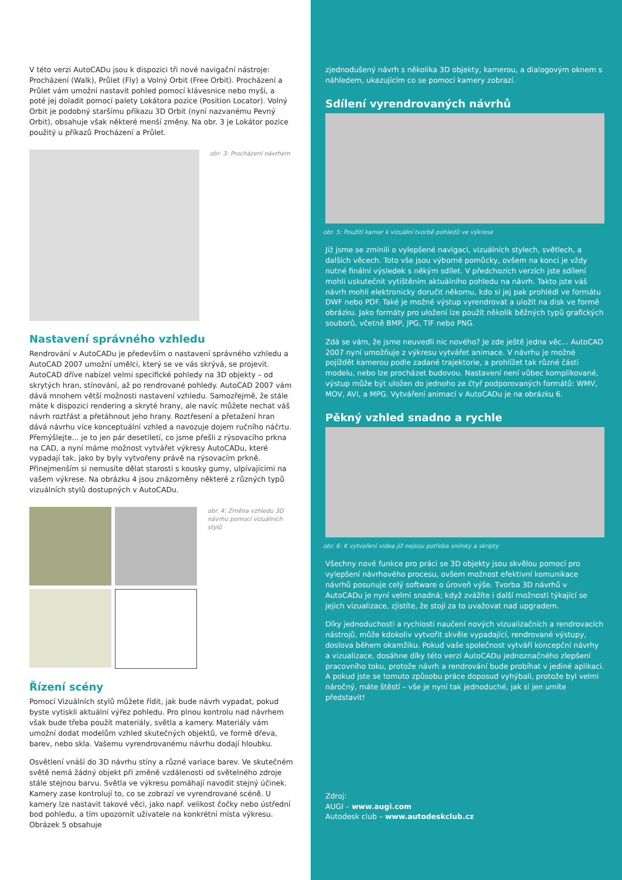V této verzi AutoCADu jsou k dispozici tři nové navigační nástroje: Procházení (Walk), Průlet (Fly) a Volný Orbit (Free Orbit). Procházení a Průlet vám umožní nastavit pohled pomocí klávesnice nebo myši, a poté jej doladit pomocí palety Lokátora pozice (Position Locator). Volný Orbit je podobný staršímu příkazu 3D Orbit (nyní nazvanému Pevný Orbit), obsahuje však některé menší změny. Na obr. 3 je Lokátor pozice použitý u příkazů Procházení a Průlet.
obr. 3: Procházení návrhem
Nastavení správného vzhledu
Rendrování v AutoCADu je především o nastavení správného vzhledu a AutoCAD 2007 umožní umělci, který se ve vás skrývá, se projevit. AutoCAD dříve nabízel velmi specifické pohledy na 3D objekty – od skrytých hran, stínování, až po rendrované pohledy. AutoCAD 2007 vám dává mnohem větší možnosti nastavení vzhledu. Samozřejmě, že stále máte k dispozici rendering a skryté hrany, ale navíc můžete nechat váš návrh roztřást a přetáhnout jeho hrany. Roztřesení a přetažení hran dává návrhu více konceptuální vzhled a navozuje dojem ručního náčrtu. Přemýšlejte... je to jen pár desetiletí, co jsme přešli z rýsovacího prkna na CAD, a nyní máme možnost vytvářet výkresy AutoCADu, které vypadají tak, jako by byly vytvořeny právě na rýsovacím prkně. Přinejmenším si nemusíte dělat starosti s kousky gumy, ulpívajícími na vašem výkrese. Na obrázku 4 jsou znázorněny některé z různých typů vizuálních stylů dostupných v AutoCADu.
obr. 4: Změna vzhledu 3D návrhu pomocí vizuálních stylů
Řízení scény
Pomocí Vizuálních stylů můžete řídit, jak bude návrh vypadat, pokud byste vytiskli aktuální výřez pohledu. Pro plnou kontrolu nad návrhem však bude třeba použít materiály, světla a kamery. Materiály vám umožní dodat modelům vzhled skutečných objektů, ve formě dřeva, barev, nebo skla. Vašemu vyrendrovanému návrhu dodají hloubku.
Osvětlení vnáší do 3D návrhu stíny a různé variace barev. Ve skutečném světě nemá žádný objekt při změně vzdálenosti od světelného zdroje stále stejnou barvu. Světla ve výkresu pomáhají navodit stejný účinek. Kamery zase kontrolují to, co se zobrazí ve vyrendrované scéně. U kamery lze nastavit takové věci, jako např. velikost čočky nebo ústřední bod pohledu, a tím upozornit uživatele na konkrétní místa výkresu. Obrázek 5 obsahuje
zjednodušený návrh s několika 3D objekty, kamerou, a dialogovým oknem s náhledem, ukazujícím co se pomocí kamery zobrazí.
Sdílení vyrendrovaných návrhů
obr. 5: Použití kamer k vizuální tvorbě pohledů ve výkrese
Již jsme se zmínili o vylepšené navigaci, vizuálních stylech, světlech, a dalších věcech. Toto vše jsou výborné pomůcky, ovšem na konci je vždy nutné finální výsledek s někým sdílet. V předchozích verzích jste sdílení mohli uskutečnit vytištěním aktuálního pohledu na návrh. Takto jste váš návrh mohli elektronicky doručit někomu, kdo si jej pak prohlédl ve formátu DWF nebo PDF. Také je možné výstup vyrendrovat a uložit na disk ve formě obrázku. Jako formáty pro uložení lze použít několik běžných typů grafických souborů, včetně BMP, JPG, TIF nebo PNG.
Zdá se vám, že jsme neuvedli nic nového? Je zde ještě jedna věc... AutoCAD 2007 nyní umožňuje z výkresu vytvářet animace. V návrhu je možné pojíždět kamerou podle zadané trajektorie, a prohlížet tak různé části modelu, nebo lze procházet budovou. Nastavení není vůbec komplikované, výstup může být uložen do jednoho ze čtyř podporovaných formátů: WMV, MOV, AVI, a MPG. Vytváření animací v AutoCADu je na obrázku 6.
Pěkný vzhled snadno a rychle
obr. 6: K vytvoření videa již nejsou potřeba snímky a skripty
Všechny nové funkce pro práci se 3D objekty jsou skvělou pomocí pro vylepšení návrhového procesu, ovšem možnost efektivní komunikace návrhů posunuje celý software o úroveň výše. Tvorba 3D návrhů v AutoCADu je nyní velmi snadná; když zvážíte i další možnosti týkající se jejich vizualizace, zjistíte, že stojí za to uvažovat nad upgradem.
Díky jednoduchosti a rychlosti naučení nových vizualizačních a rendrovacích nástrojů, může kdokoliv vytvořit skvěle vypadající, rendrované výstupy, doslova během okamžiku. Pokud vaše společnost vytváří koncepční návrhy a vizualizace, dosáhne díky této verzi AutoCADu jednoznačného zlepšení pracovního toku, protože návrh a rendrování bude probíhat v jediné aplikaci. A pokud jste se tomuto způsobu práce doposud vyhýbali, protože byl velmi náročný, máte štěstí – vše je nyní tak jednoduché, jak si jen umíte představit!
Zdroj:
AUGI – www.augi.com
Autodesk club – www.autodeskclub.cz